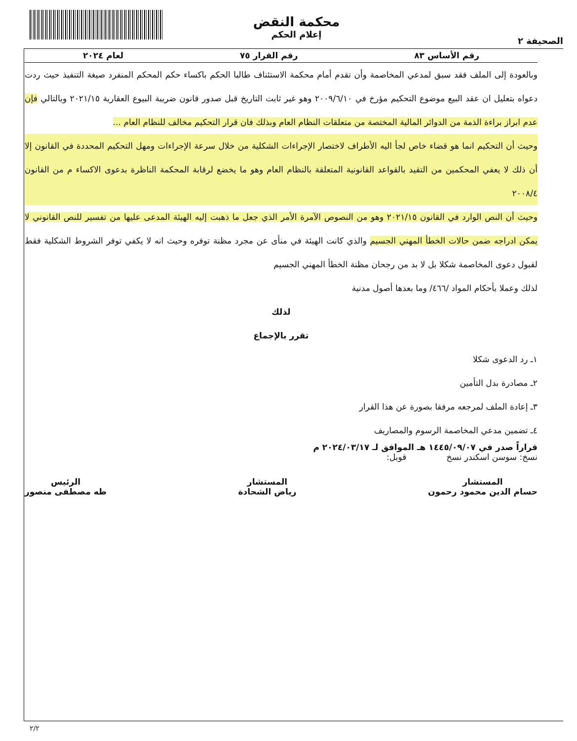الصحيفة ٢
محكمة النقض
إعلام الحكم
رقم الأساس ٨٣ رقم القرار ٧٥ لعام ٢٠٢٤
وبالعودة إلى الملف فقد سبق لمدعي المخاصمة وأن تقدم أمام محكمة الاستئناف طالبا الحكم باكساء حكم المحكم المنفرد صيغة التنفيذ حيث ردت دعواه بتعليل ان عقد البيع موضوع التحكيم مؤرخ في ٢٠٠٩/٦/١٠ وهو غير ثابت التاريخ قبل صدور قانون ضريبة البيوع العقارية ٢٠٢١/١٥ وبالتالي فإن عدم ابراز براءة الذمة من الدوائر المالية المختصة من متعلقات النظام العام وبذلك فان قرار التحكيم مخالف للنظام العام ...
وحيث أن التحكيم انما هو قضاء خاص لجأ اليه الأطراف لاختصار الإجراءات الشكلية من خلال سرعة الإجراءات ومهل التحكيم المحددة في القانون إلا أن ذلك لا يعفي المحكمين من التقيد بالقواعد القانونية المتعلقة بالنظام العام وهو ما يخضع لرقابة المحكمة الناظرة بدعوى الاكساء م من القانون ٢٠٠٨/٤
وحيث أن النص الوارد في القانون ٢٠٢١/١٥ وهو من النصوص الآمرة الأمر الذي جعل ما ذهبت إليه الهيئة المدعى عليها من تفسير للنص القانوني لا يمكن ادراجه ضمن حالات الخطأ المهني الجسيم والذي كانت الهيئة في منأى عن مجرد مظنة توفره وحيث انه لا يكفي توفر الشروط الشكلية فقط لقبول دعوى المخاصمة شكلا بل لا بد من رجحان مظنة الخطأ المهني الجسيم
لذلك وعملا بأحكام المواد /٤٦٦/ وما بعدها أصول مدنية
لذلك
تقرر بالإجماع
١ـ رد الدعوى شكلا
٢ـ مصادرة بدل التأمين
٣ـ إعادة الملف لمرجعه مرفقا بصورة عن هذا القرار
٤ـ تضمين مدعي المخاصمة الرسوم والمصاريف
قراراً صدر في ١٤٤٥/٠٩/٠٧ هـ الموافق لـ ٢٠٢٤/٠٣/١٧ م
نسخ: سوسن اسكندر نسخ قوبل:
المستشار
حسام الدين محمود رحمون
المستشار
رياض الشحادة
الرئيس
طه مصطفى منصور
٢/٢